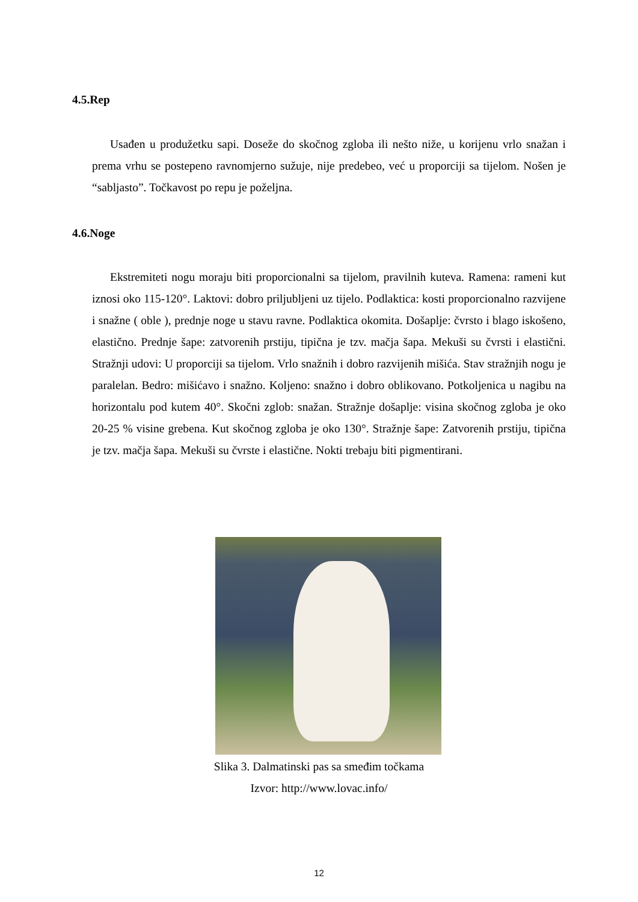4.5.Rep
Usađen u produžetku sapi. Doseže do skočnog zgloba ili nešto niže, u korijenu vrlo snažan i prema vrhu se postepeno ravnomjerno sužuje, nije predebeo, već u proporciji sa tijelom. Nošen je “sabljasto”. Točkavost po repu je poželjna.
4.6.Noge
Ekstremiteti nogu moraju biti proporcionalni sa tijelom, pravilnih kuteva. Ramena: rameni kut iznosi oko 115-120°. Laktovi: dobro priljubljeni uz tijelo. Podlaktica: kosti proporcionalno razvijene i snažne ( oble ), prednje noge u stavu ravne. Podlaktica okomita. Došaplje: čvrsto i blago iskošeno, elastično. Prednje šape: zatvorenih prstiju, tipična je tzv. mačja šapa. Mekuši su čvrsti i elastični. Stražnji udovi: U proporciji sa tijelom. Vrlo snažnih i dobro razvijenih mišića. Stav stražnjih nogu je paralelan. Bedro: mišićavo i snažno. Koljeno: snažno i dobro oblikovano. Potkoljenica u nagibu na horizontalu pod kutem 40°. Skočni zglob: snažan. Stražnje došaplje: visina skočnog zgloba je oko 20-25 % visine grebena. Kut skočnog zgloba je oko 130°. Stražnje šape: Zatvorenih prstiju, tipična je tzv. mačja šapa. Mekuši su čvrste i elastične. Nokti trebaju biti pigmentirani.
Slika 3. Dalmatinski pas sa smeđim točkama
Izvor: http://www.lovac.info/
12